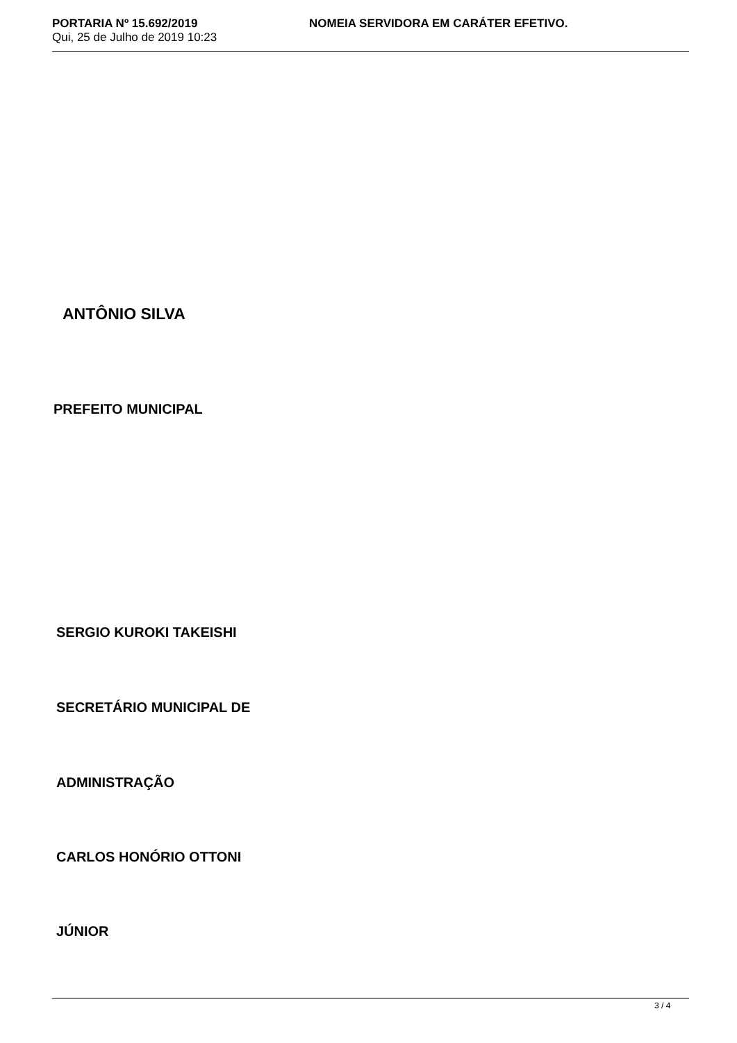PORTARIA Nº 15.692/2019
Qui, 25 de Julho de 2019 10:23
NOMEIA SERVIDORA EM CARÁTER EFETIVO.
ANTÔNIO SILVA
PREFEITO MUNICIPAL
SERGIO KUROKI TAKEISHI
SECRETÁRIO MUNICIPAL DE
ADMINISTRAÇÃO
CARLOS HONÓRIO OTTONI
JÚNIOR
3 / 4